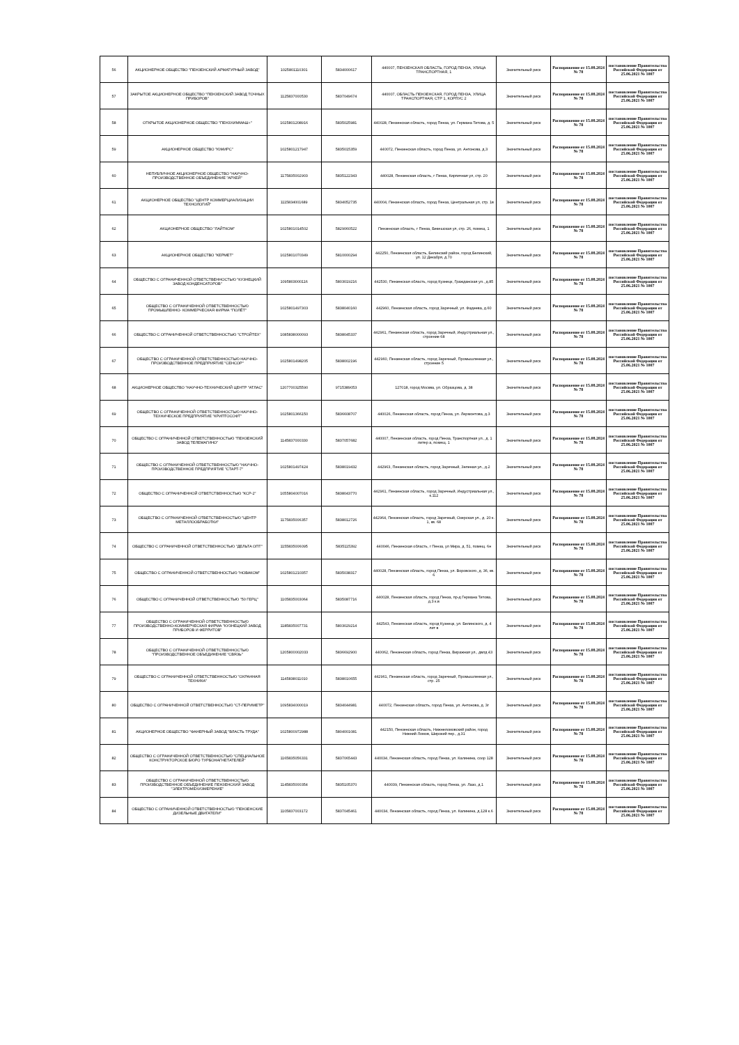| 56 | АКЦИОНЕРНОЕ ОБЩЕСТВО "ПЕНЗЕНСКИЙ АРМАТУРНЫЙ ЗАВОД" | 1025801110301 | 5834000617 | 440007, ПЕНЗЕНСКАЯ ОБЛАСТЬ, ГОРОД ПЕНЗА, УЛИЦА ТРАНСПОРТНАЯ, 1 | Значительный риск | Распоряжение от 15.08.2024 № 78 | постановление Правительства Российской Федерации от 25.06.2021 № 1007 |
| 57 | ЗАКРЫТОЕ АКЦИОНЕРНОЕ ОБЩЕСТВО "ПЕНЗЕНСКИЙ ЗАВОД ТОЧНЫХ ПРИБОРОВ" | 1125837000530 | 5837049674 | 440007, ОБЛАСТЬ ПЕНЗЕНСКАЯ, ГОРОД ПЕНЗА, УЛИЦА ТРАНСПОРТНАЯ, СТР 1, КОРПУС 2 | Значительный риск | Распоряжение от 15.08.2024 № 78 | постановление Правительства Российской Федерации от 25.06.2021 № 1007 |
| 58 | ОТКРЫТОЕ АКЦИОНЕРНОЕ ОБЩЕСТВО "ПЕНЗХИММАШ+" | 1025801208916 | 5835025981 | 440028, Пензенская область, город Пенза, ул. Германа Титова, д. 5 | Значительный риск | Распоряжение от 15.08.2024 № 78 | постановление Правительства Российской Федерации от 25.06.2021 № 1007 |
| 59 | АКЦИОНЕРНОЕ ОБЩЕСТВО "ЮМИРС" | 1025801217947 | 5835015359 | 440072, Пензенская область, город Пенза, ул. Антонова, д.3 | Значительный риск | Распоряжение от 15.08.2024 № 78 | постановление Правительства Российской Федерации от 25.06.2021 № 1007 |
| 60 | НЕПУБЛИЧНОЕ АКЦИОНЕРНОЕ ОБЩЕСТВО "НАУЧНО-ПРОИЗВОДСТВЕННОЕ ОБЪЕДИНЕНИЕ "АРХЕЙ" | 1175835002903 | 5835122343 | 440028, Пензенская область, г Пенза, Кирпичная ул, стр. 20 | Значительный риск | Распоряжение от 15.08.2024 № 78 | постановление Правительства Российской Федерации от 25.06.2021 № 1007 |
| 61 | АКЦИОНЕРНОЕ ОБЩЕСТВО "ЦЕНТР КОММЕРЦИАЛИЗАЦИИ ТЕХНОЛОГИЙ" | 1115834001689 | 5834052735 | 440004, Пензенская область, город Пенза, Центральная ул, стр. 1в | Значительный риск | Распоряжение от 15.08.2024 № 78 | постановление Правительства Российской Федерации от 25.06.2021 № 1007 |
| 62 | АКЦИОНЕРНОЕ ОБЩЕСТВО "ЛАЙТКОМ" | 1025801014502 | 5829060522 | Пензенская область, г Пенза, Бекешская ул, стр. 26, помещ. 1 | Значительный риск | Распоряжение от 15.08.2024 № 78 | постановление Правительства Российской Федерации от 25.06.2021 № 1007 |
| 63 | АКЦИОНЕРНОЕ ОБЩЕСТВО "КЕРМЕТ" | 1025801070349 | 5810000294 | 442250, Пензенская область, Белинский район, город Белинский, ул. 12 Декабря, д.70 | Значительный риск | Распоряжение от 15.08.2024 № 78 | постановление Правительства Российской Федерации от 25.06.2021 № 1007 |
| 64 | ОБЩЕСТВО С ОГРАНИЧЕННОЙ ОТВЕТСТВЕННОСТЬЮ "КУЗНЕЦКИЙ ЗАВОД КОНДЕНСАТОРОВ" | 1095803000116 | 5803019216 | 442530, Пензенская область, город Кузнецк, Гражданская ул., д.85 | Значительный риск | Распоряжение от 15.08.2024 № 78 | постановление Правительства Российской Федерации от 25.06.2021 № 1007 |
| 65 | ОБЩЕСТВО С ОГРАНИЧЕННОЙ ОТВЕТСТВЕННОСТЬЮ ПРОМЫШЛЕННО- КОММЕРЧЕСКАЯ ФИРМА "ПОЛЁТ" | 1025801497303 | 5838040160 | 442960, Пензенская область, город Заречный, ул. Фадеева, д.60 | Значительный риск | Распоряжение от 15.08.2024 № 78 | постановление Правительства Российской Федерации от 25.06.2021 № 1007 |
| 66 | ОБЩЕСТВО С ОГРАНИЧЕННОЙ ОТВЕТСТВЕННОСТЬЮ "СТРОЙТЕХ" | 1085838000093 | 5838045337 | 442961, Пензенская область, город Заречный, Индустриальная ул., строение 68 | Значительный риск | Распоряжение от 15.08.2024 № 78 | постановление Правительства Российской Федерации от 25.06.2021 № 1007 |
| 67 | ОБЩЕСТВО С ОГРАНИЧЕННОЙ ОТВЕТСТВЕННОСТЬЮ НАУЧНО-ПРОИЗВОДСТВЕННОЕ ПРЕДПРИЯТИЕ "СЕНСОР" | 1025801498205 | 5838002196 | 442960, Пензенская область, город Заречный, Промышленная ул., строение 5 | Значительный риск | Распоряжение от 15.08.2024 № 78 | постановление Правительства Российской Федерации от 25.06.2021 № 1007 |
| 68 | АКЦИОНЕРНОЕ ОБЩЕСТВО "НАУЧНО-ТЕХНИЧЕСКИЙ ЦЕНТР "АТЛАС" | 1207700325590 | 9715389053 | 127018, город Москва, ул. Образцова, д. 38 | Значительный риск | Распоряжение от 15.08.2024 № 78 | постановление Правительства Российской Федерации от 25.06.2021 № 1007 |
| 69 | ОБЩЕСТВО С ОГРАНИЧЕННОЙ ОТВЕТСТВЕННОСТЬЮ НАУЧНО-ТЕХНИЧЕСКОЕ ПРЕДПРИЯТИЕ "КРИПТОСОФТ" | 1025801366150 | 5836608707 | 440026, Пензенская область, город Пенза, ул. Лермонтова, д.3 | Значительный риск | Распоряжение от 15.08.2024 № 78 | постановление Правительства Российской Федерации от 25.06.2021 № 1007 |
| 70 | ОБЩЕСТВО С ОГРАНИЧЕННОЙ ОТВЕТСТВЕННОСТЬЮ "ПЕНЗЕНСКИЙ ЗАВОД ТЕЛЕМАГИНО" | 1145837000330 | 5837057682 | 440007, Пензенская область, город Пенза, Транспортная ул., д. 1 литер а, помещ. 1 | Значительный риск | Распоряжение от 15.08.2024 № 78 | постановление Правительства Российской Федерации от 25.06.2021 № 1007 |
| 71 | ОБЩЕСТВО С ОГРАНИЧЕННОЙ ОТВЕТСТВЕННОСТЬЮ "НАУЧНО-ПРОИЗВОДСТВЕННОЕ ПРЕДПРИЯТИЕ "СТАРТ-7" | 1025801497424 | 5838019432 | 442963, Пензенская область, город Заречный, Зеленая ул., д.2 | Значительный риск | Распоряжение от 15.08.2024 № 78 | постановление Правительства Российской Федерации от 25.06.2021 № 1007 |
| 72 | ОБЩЕСТВО С ОГРАНИЧЕННОЙ ОТВЕТСТВЕННОСТЬЮ "КСР-2" | 1055804007016 | 5838043770 | 442961, Пензенская область, город Заречный, Индустриальная ул., к.112 | Значительный риск | Распоряжение от 15.08.2024 № 78 | постановление Правительства Российской Федерации от 25.06.2021 № 1007 |
| 73 | ОБЩЕСТВО С ОГРАНИЧЕННОЙ ОТВЕТСТВЕННОСТЬЮ "ЦЕНТР МЕТАЛЛООБРАБОТКИ" | 1175835006357 | 5838012726 | 442964, Пензенская область, город Заречный, Озерская ул., д. 20 к. 1, кв. 68 | Значительный риск | Распоряжение от 15.08.2024 № 78 | постановление Правительства Российской Федерации от 25.06.2021 № 1007 |
| 74 | ОБЩЕСТВО С ОГРАНИЧЕННОЙ ОТВЕТСТВЕННОСТЬЮ "ДЕЛЬТА ОПТ" | 1155835006095 | 5835115392 | 440046, Пензенская область, г Пенза, ул Мира, д. 51, помещ. 6н | Значительный риск | Распоряжение от 15.08.2024 № 78 | постановление Правительства Российской Федерации от 25.06.2021 № 1007 |
| 75 | ОБЩЕСТВО С ОГРАНИЧЕННОЙ ОТВЕТСТВЕННОСТЬЮ "НОВАКОМ" | 1025801210357 | 5835038317 | 440028, Пензенская область, город Пенза, ул. Воровского, д. 36, кв. 6 | Значительный риск | Распоряжение от 15.08.2024 № 78 | постановление Правительства Российской Федерации от 25.06.2021 № 1007 |
| 76 | ОБЩЕСТВО С ОГРАНИЧЕННОЙ ОТВЕТСТВЕННОСТЬЮ "50 ГЕРЦ" | 1105835003064 | 5835087716 | 440028, Пензенская область, город Пенза, пр-д Германа Титова, д.3 к.в | Значительный риск | Распоряжение от 15.08.2024 № 78 | постановление Правительства Российской Федерации от 25.06.2021 № 1007 |
| 77 | ОБЩЕСТВО С ОГРАНИЧЕННОЙ ОТВЕТСТВЕННОСТЬЮ ПРОИЗВОДСТВЕННО-КОММЕРЧЕСКАЯ ФИРМА "КУЗНЕЦКИЙ ЗАВОД ПРИБОРОВ И ФЕРРИТОВ" | 1185835007731 | 5803029214 | 442543, Пензенская область, город Кузнецк, ул. Белинского, д. 4 лит в | Значительный риск | Распоряжение от 15.08.2024 № 78 | постановление Правительства Российской Федерации от 25.06.2021 № 1007 |
| 78 | ОБЩЕСТВО С ОГРАНИЧЕННОЙ ОТВЕТСТВЕННОСТЬЮ "ПРОИЗВОДСТВЕННОЕ ОБЪЕДИНЕНИЕ "СВЯЗЬ" | 1205800002033 | 5836692900 | 440062, Пензенская область, город Пенза, Виражная ул., двлд 43 | Значительный риск | Распоряжение от 15.08.2024 № 78 | постановление Правительства Российской Федерации от 25.06.2021 № 1007 |
| 79 | ОБЩЕСТВО С ОГРАНИЧЕННОЙ ОТВЕТСТВЕННОСТЬЮ "ОХРАННАЯ ТЕХНИКА" | 1145838011010 | 5838010655 | 442961, Пензенская область, город Заречный, Промышленная ул., стр. 25 | Значительный риск | Распоряжение от 15.08.2024 № 78 | постановление Правительства Российской Федерации от 25.06.2021 № 1007 |
| 80 | ОБЩЕСТВО С ОГРАНИЧЕННОЙ ОТВЕТСТВЕННОСТЬЮ "СТ-ПЕРИМЕТР" | 1095834000019 | 5834044981 | 440072, Пензенская область, город Пенза, ул. Антонова, д. 3г | Значительный риск | Распоряжение от 15.08.2024 № 78 | постановление Правительства Российской Федерации от 25.06.2021 № 1007 |
| 81 | АКЦИОНЕРНОЕ ОБЩЕСТВО "ФАНЕРНЫЙ ЗАВОД "ВЛАСТЬ ТРУДА" | 1025800972988 | 5804001081 | 442150, Пензенская область, Нижнеломовский район, город Нижний Ломов, Широкий пер., д.31 | Значительный риск | Распоряжение от 15.08.2024 № 78 | постановление Правительства Российской Федерации от 25.06.2021 № 1007 |
| 82 | ОБЩЕСТВО С ОГРАНИЧЕННОЙ ОТВЕТСТВЕННОСТЬЮ "СПЕЦИАЛЬНОЕ КОНСТРУКТОРСКОЕ БЮРО ТУРБОНАГНЕТАТЕЛЕЙ" | 1165835056331 | 5837065443 | 440034, Пензенская область, город Пенза, ул. Калинина, соор 128 | Значительный риск | Распоряжение от 15.08.2024 № 78 | постановление Правительства Российской Федерации от 25.06.2021 № 1007 |
| 83 | ОБЩЕСТВО С ОГРАНИЧЕННОЙ ОТВЕТСТВЕННОСТЬЮ ПРОИЗВОДСТВЕННОЕ ОБЪЕДИНЕНИЕ ПЕНЗЕНСКИЙ ЗАВОД "ЭЛЕКТРОМЕХИЗМЕРЕНИЕ" | 1145835000354 | 5835105370 | 440039, Пензенская область, город Пенза, ул. Лазо, д.1 | Значительный риск | Распоряжение от 15.08.2024 № 78 | постановление Правительства Российской Федерации от 25.06.2021 № 1007 |
| 84 | ОБЩЕСТВО С ОГРАНИЧЕННОЙ ОТВЕТСТВЕННОСТЬЮ "ПЕНЗЕНСКИЕ ДИЗЕЛЬНЫЕ ДВИГАТЕЛИ" | 1105837003172 | 5837045461 | 440034, Пензенская область, город Пенза, ул. Калинина, д.128 к.6 | Значительный риск | Распоряжение от 15.08.2024 № 78 | постановление Правительства Российской Федерации от 25.06.2021 № 1007 |